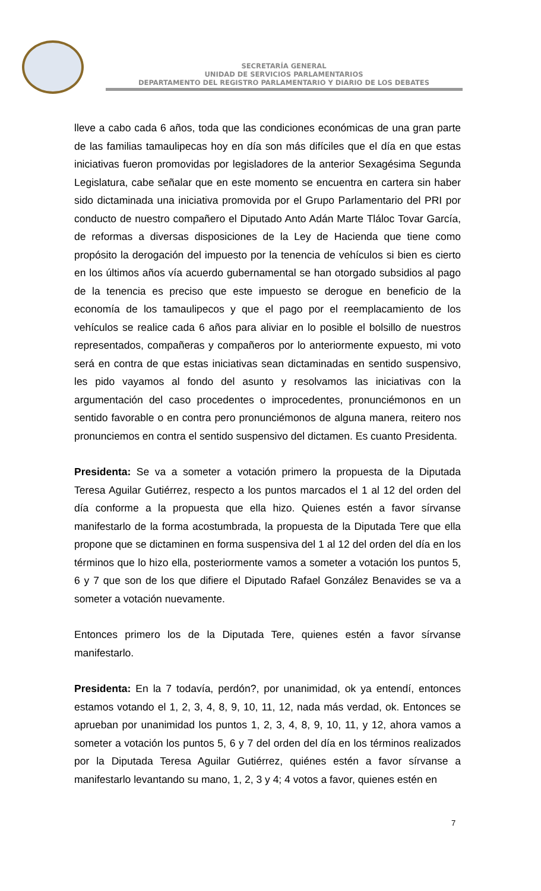SECRETARÍA GENERAL
UNIDAD DE SERVICIOS PARLAMENTARIOS
DEPARTAMENTO DEL REGISTRO PARLAMENTARIO Y DIARIO DE LOS DEBATES
lleve a cabo cada 6 años, toda que las condiciones económicas de una gran parte de las familias tamaulipecas hoy en día son más difíciles que el día en que estas iniciativas fueron promovidas por legisladores de la anterior Sexagésima Segunda Legislatura, cabe señalar que en este momento se encuentra en cartera sin haber sido dictaminada una iniciativa promovida por el Grupo Parlamentario del PRI por conducto de nuestro compañero el Diputado Anto Adán Marte Tláloc Tovar García, de reformas a diversas disposiciones de la Ley de Hacienda que tiene como propósito la derogación del impuesto por la tenencia de vehículos si bien es cierto en los últimos años vía acuerdo gubernamental se han otorgado subsidios al pago de la tenencia es preciso que este impuesto se derogue en beneficio de la economía de los tamaulipecos y que el pago por el reemplacamiento de los vehículos se realice cada 6 años para aliviar en lo posible el bolsillo de nuestros representados, compañeras y compañeros por lo anteriormente expuesto, mi voto será en contra de que estas iniciativas sean dictaminadas en sentido suspensivo, les pido vayamos al fondo del asunto y resolvamos las iniciativas con la argumentación del caso procedentes o improcedentes, pronunciémonos en un sentido favorable o en contra pero pronunciémonos de alguna manera, reitero nos pronunciemos en contra el sentido suspensivo del dictamen. Es cuanto Presidenta.
Presidenta: Se va a someter a votación primero la propuesta de la Diputada Teresa Aguilar Gutiérrez, respecto a los puntos marcados el 1 al 12 del orden del día conforme a la propuesta que ella hizo. Quienes estén a favor sírvanse manifestarlo de la forma acostumbrada, la propuesta de la Diputada Tere que ella propone que se dictaminen en forma suspensiva del 1 al 12 del orden del día en los términos que lo hizo ella, posteriormente vamos a someter a votación los puntos 5, 6 y 7 que son de los que difiere el Diputado Rafael González Benavides se va a someter a votación nuevamente.
Entonces primero los de la Diputada Tere, quienes estén a favor sírvanse manifestarlo.
Presidenta: En la 7 todavía, perdón?, por unanimidad, ok ya entendí, entonces estamos votando el 1, 2, 3, 4, 8, 9, 10, 11, 12, nada más verdad, ok. Entonces se aprueban por unanimidad los puntos 1, 2, 3, 4, 8, 9, 10, 11, y 12, ahora vamos a someter a votación los puntos 5, 6 y 7 del orden del día en los términos realizados por la Diputada Teresa Aguilar Gutiérrez, quiénes estén a favor sírvanse a manifestarlo levantando su mano, 1, 2, 3 y 4; 4 votos a favor, quienes estén en
7